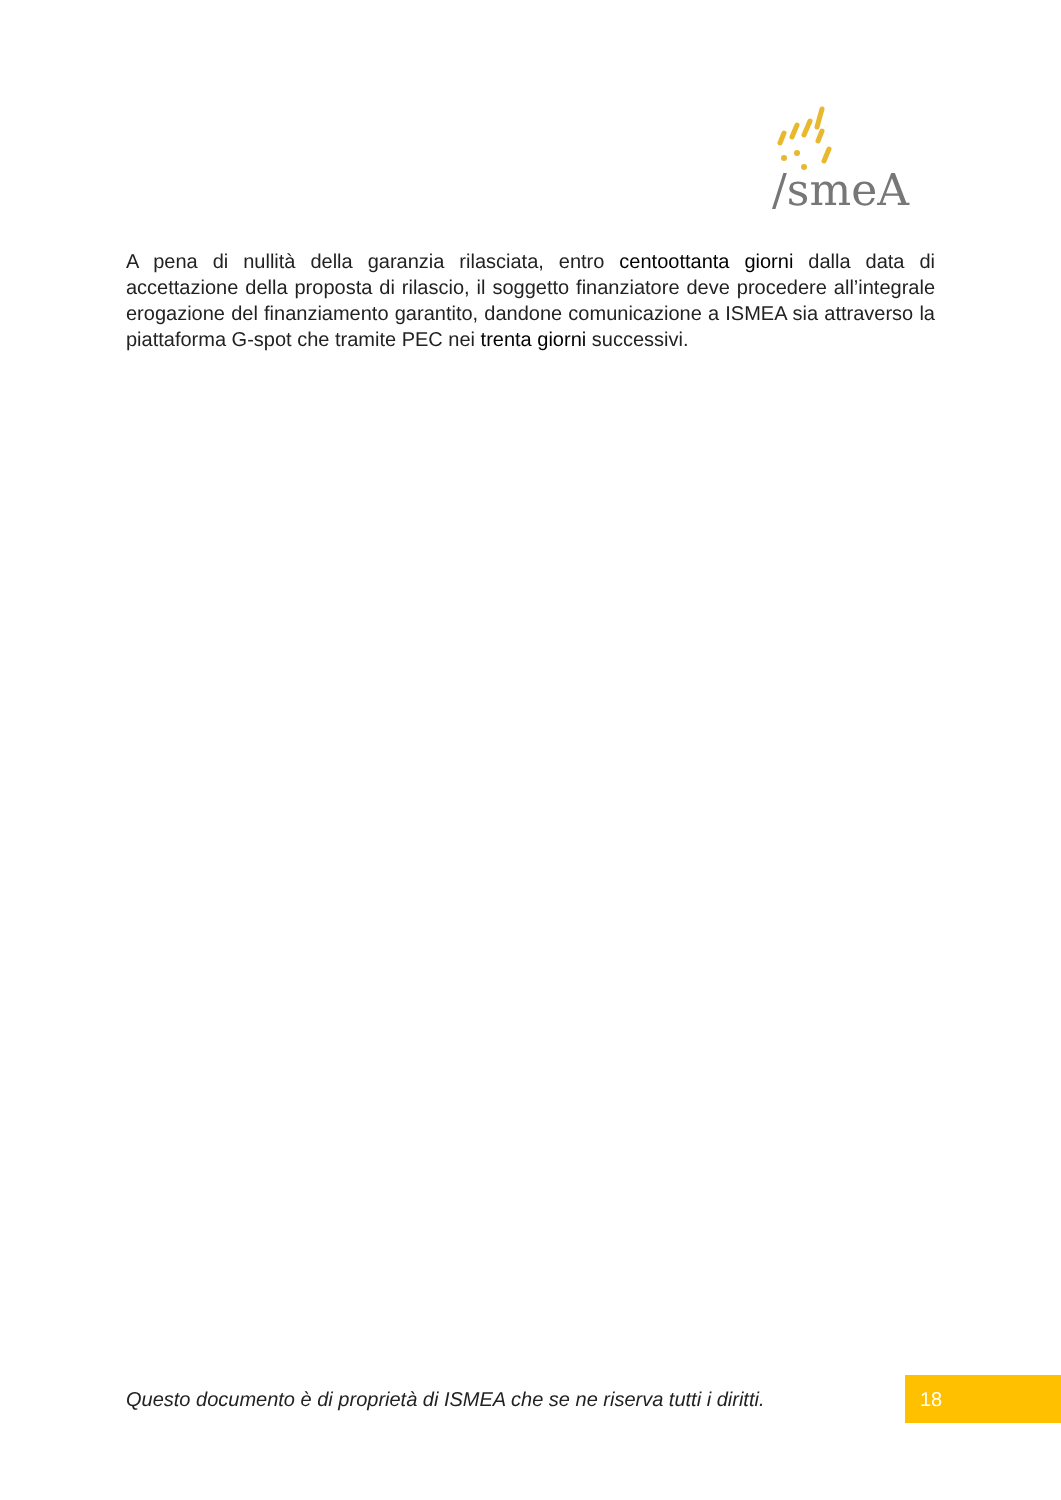/smeA
A pena di nullità della garanzia rilasciata, entro centoottanta giorni dalla data di accettazione della proposta di rilascio, il soggetto finanziatore deve procedere all’integrale erogazione del finanziamento garantito, dandone comunicazione a ISMEA sia attraverso la piattaforma G-spot che tramite PEC nei trenta giorni successivi.
Questo documento è di proprietà di ISMEA che se ne riserva tutti i diritti.
18